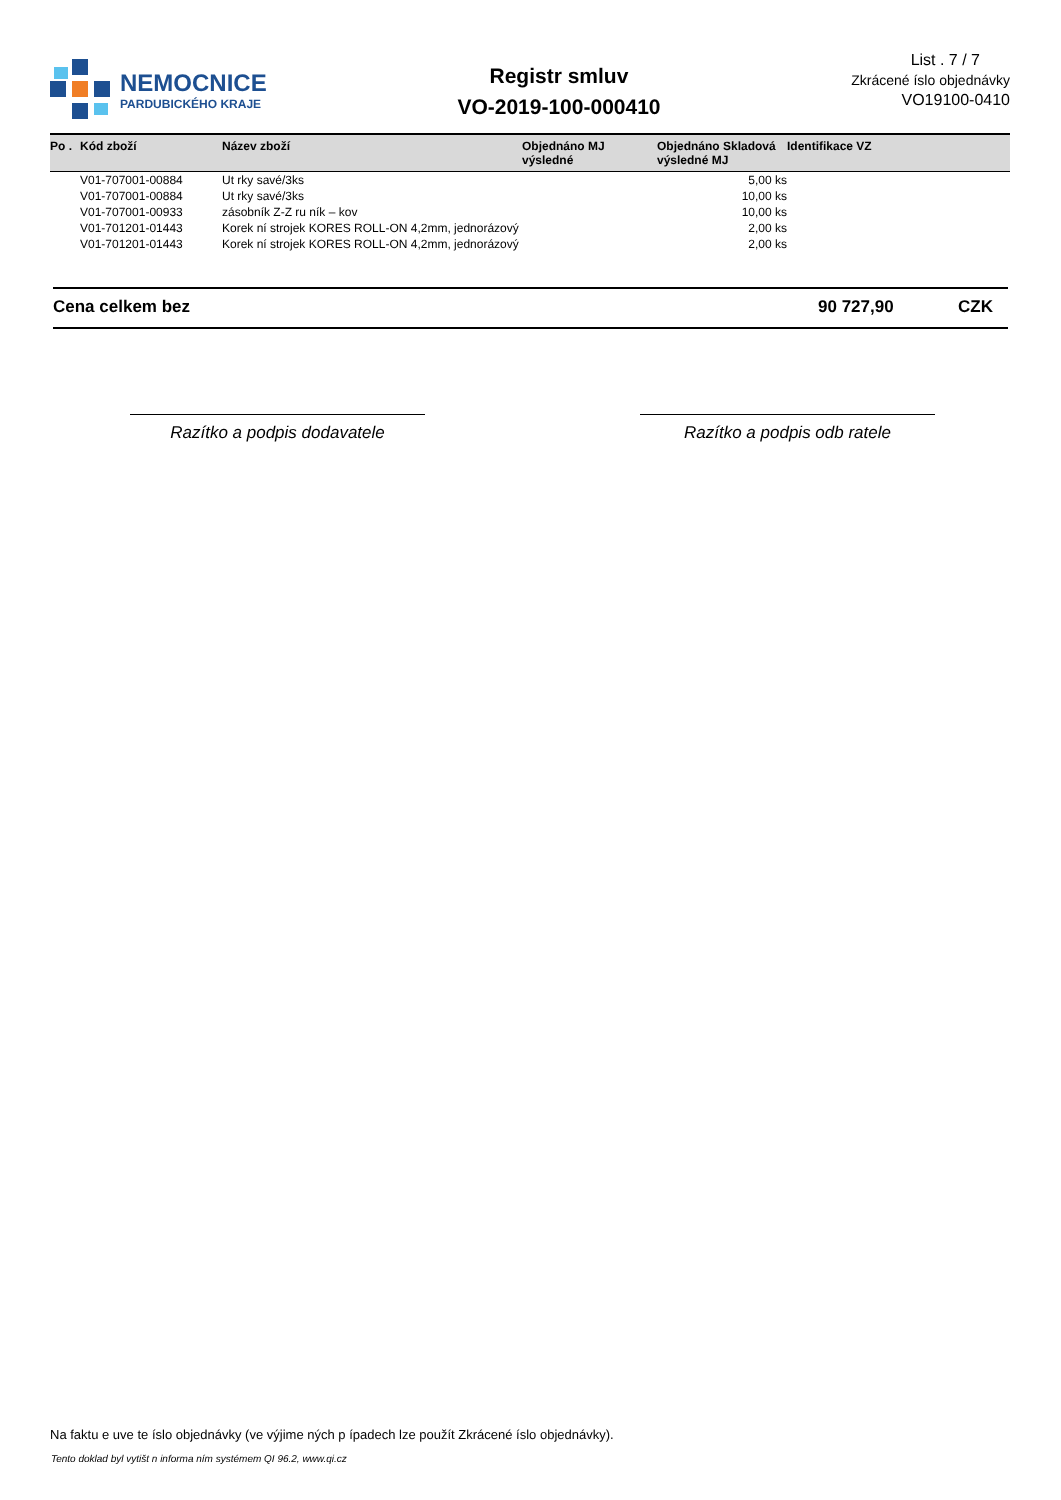NEMOCNICE
PARDUBICKÉHO KRAJE
Registr smluv
VO-2019-100-000410
List . 7 / 7
Zkrácené íslo objednávky
VO19100-0410
| Po . | Kód zboží | Název zboží | Objednáno MJ výsledné | Objednáno Skladová výsledné MJ | Identifikace VZ |
| --- | --- | --- | --- | --- | --- |
| | V01-707001-00884 | Ut rky savé/3ks | | 5,00 ks | |
| | V01-707001-00884 | Ut rky savé/3ks | | 10,00 ks | |
| | V01-707001-00933 | zásobník Z-Z ru ník – kov | | 10,00 ks | |
| | V01-701201-01443 | Korek ní strojek KORES ROLL-ON 4,2mm, jednorázový | | 2,00 ks | |
| | V01-701201-01443 | Korek ní strojek KORES ROLL-ON 4,2mm, jednorázový | | 2,00 ks | |
Cena celkem bez 90 727,90 CZK
Razítko a podpis dodavatele Razítko a podpis odb ratele
Na faktu e uve te íslo objednávky (ve výjime ných p ípadech lze použít Zkrácené íslo objednávky).
Tento doklad byl vytišt n informa ním systémem QI 96.2, www.qi.cz